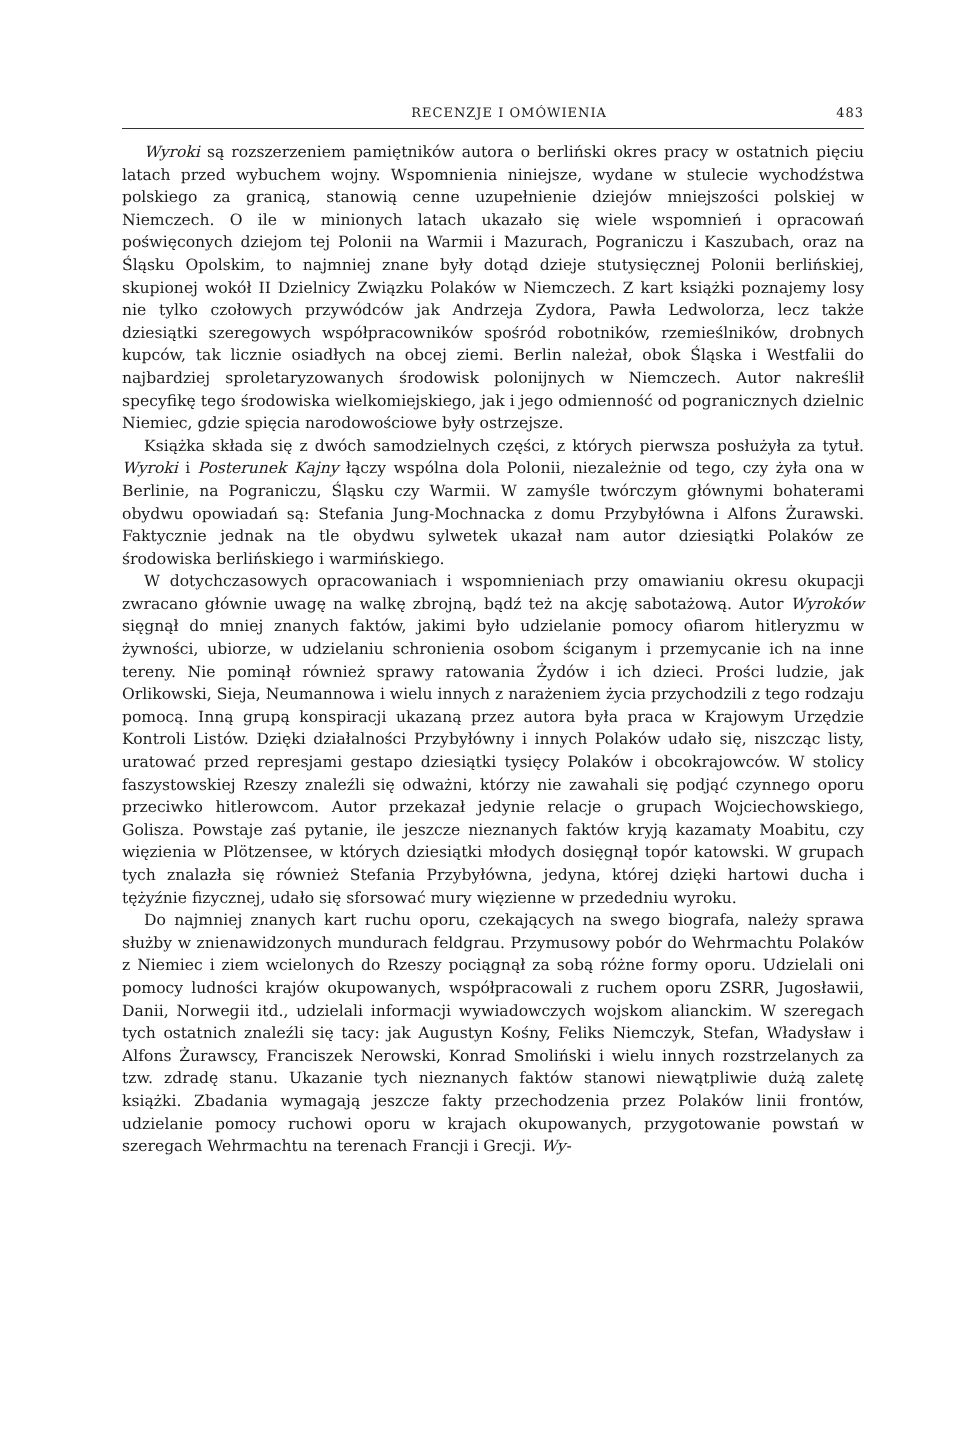RECENZJE I OMÓWIENIA 483
Wyroki są rozszerzeniem pamiętników autora o berliński okres pracy w ostatnich pięciu latach przed wybuchem wojny. Wspomnienia niniejsze, wydane w stulecie wychodźstwa polskiego za granicą, stanowią cenne uzupełnienie dziejów mniejszości polskiej w Niemczech. O ile w minionych latach ukazało się wiele wspomnień i opracowań poświęconych dziejom tej Polonii na Warmii i Mazurach, Pograniczu i Kaszubach, oraz na Śląsku Opolskim, to najmniej znane były dotąd dzieje stutysięcznej Polonii berlińskiej, skupionej wokół II Dzielnicy Związku Polaków w Niemczech. Z kart książki poznajemy losy nie tylko czołowych przywódców jak Andrzeja Zydora, Pawła Ledwolorza, lecz także dziesiątki szeregowych współpracowników spośród robotników, rzemieślników, drobnych kupców, tak licznie osiadłych na obcej ziemi. Berlin należał, obok Śląska i Westfalii do najbardziej sproletaryzowanych środowisk polonijnych w Niemczech. Autor nakreślił specyfikę tego środowiska wielkomiejskiego, jak i jego odmienność od pogranicznych dzielnic Niemiec, gdzie spięcia narodowościowe były ostrzejsze.
Książka składa się z dwóch samodzielnych części, z których pierwsza posłużyła za tytuł. Wyroki i Posterunek Kajny łączy wspólna dola Polonii, niezależnie od tego, czy żyła ona w Berlinie, na Pograniczu, Śląsku czy Warmii. W zamyśle twórczym głównymi bohaterami obydwu opowiadań są: Stefania Jung-Mochnacka z domu Przybyłówna i Alfons Żurawski. Faktycznie jednak na tle obydwu sylwetek ukazał nam autor dziesiątki Polaków ze środowiska berlińskiego i warmińskiego.
W dotychczasowych opracowaniach i wspomnieniach przy omawianiu okresu okupacji zwracano głównie uwagę na walkę zbrojną, bądź też na akcję sabotażową. Autor Wyroków sięgnął do mniej znanych faktów, jakimi było udzielanie pomocy ofiarom hitleryzmu w żywności, ubiorze, w udzielaniu schronienia osobom ściganym i przemycanie ich na inne tereny. Nie pominął również sprawy ratowania Żydów i ich dzieci. Prości ludzie, jak Orlikowski, Sieja, Neumannowa i wielu innych z narażeniem życia przychodzili z tego rodzaju pomocą. Inną grupą konspiracji ukazaną przez autora była praca w Krajowym Urzędzie Kontroli Listów. Dzięki działalności Przybyłówny i innych Polaków udało się, niszcząc listy, uratować przed represjami gestapo dziesiątki tysięcy Polaków i obcokrajowców. W stolicy faszystowskiej Rzeszy znaleźli się odważni, którzy nie zawahali się podjąć czynnego oporu przeciwko hitlerowcom. Autor przekazał jedynie relacje o grupach Wojciechowskiego, Golisza. Powstaje zaś pytanie, ile jeszcze nieznanych faktów kryją kazamaty Moabitu, czy więzienia w Plötzensee, w których dziesiątki młodych dosięgnął topór katowski. W grupach tych znalazła się również Stefania Przybyłówna, jedyna, której dzięki hartowi ducha i tężyźnie fizycznej, udało się sforsować mury więzienne w przededniu wyroku.
Do najmniej znanych kart ruchu oporu, czekających na swego biografa, należy sprawa służby w znienawidzonych mundurach feldgrau. Przymusowy pobór do Wehrmachtu Polaków z Niemiec i ziem wcielonych do Rzeszy pociągnął za sobą różne formy oporu. Udzielali oni pomocy ludności krajów okupowanych, współpracowali z ruchem oporu ZSRR, Jugosławii, Danii, Norwegii itd., udzielali informacji wywiadowczych wojskom alianckim. W szeregach tych ostatnich znaleźli się tacy: jak Augustyn Kośny, Feliks Niemczyk, Stefan, Władysław i Alfons Żurawscy, Franciszek Nerowski, Konrad Smoliński i wielu innych rozstrzelanych za tzw. zdradę stanu. Ukazanie tych nieznanych faktów stanowi niewątpliwie dużą zaletę książki. Zbadania wymagają jeszcze fakty przechodzenia przez Polaków linii frontów, udzielanie pomocy ruchowi oporu w krajach okupowanych, przygotowanie powstań w szeregach Wehrmachtu na terenach Francji i Grecji. Wy-